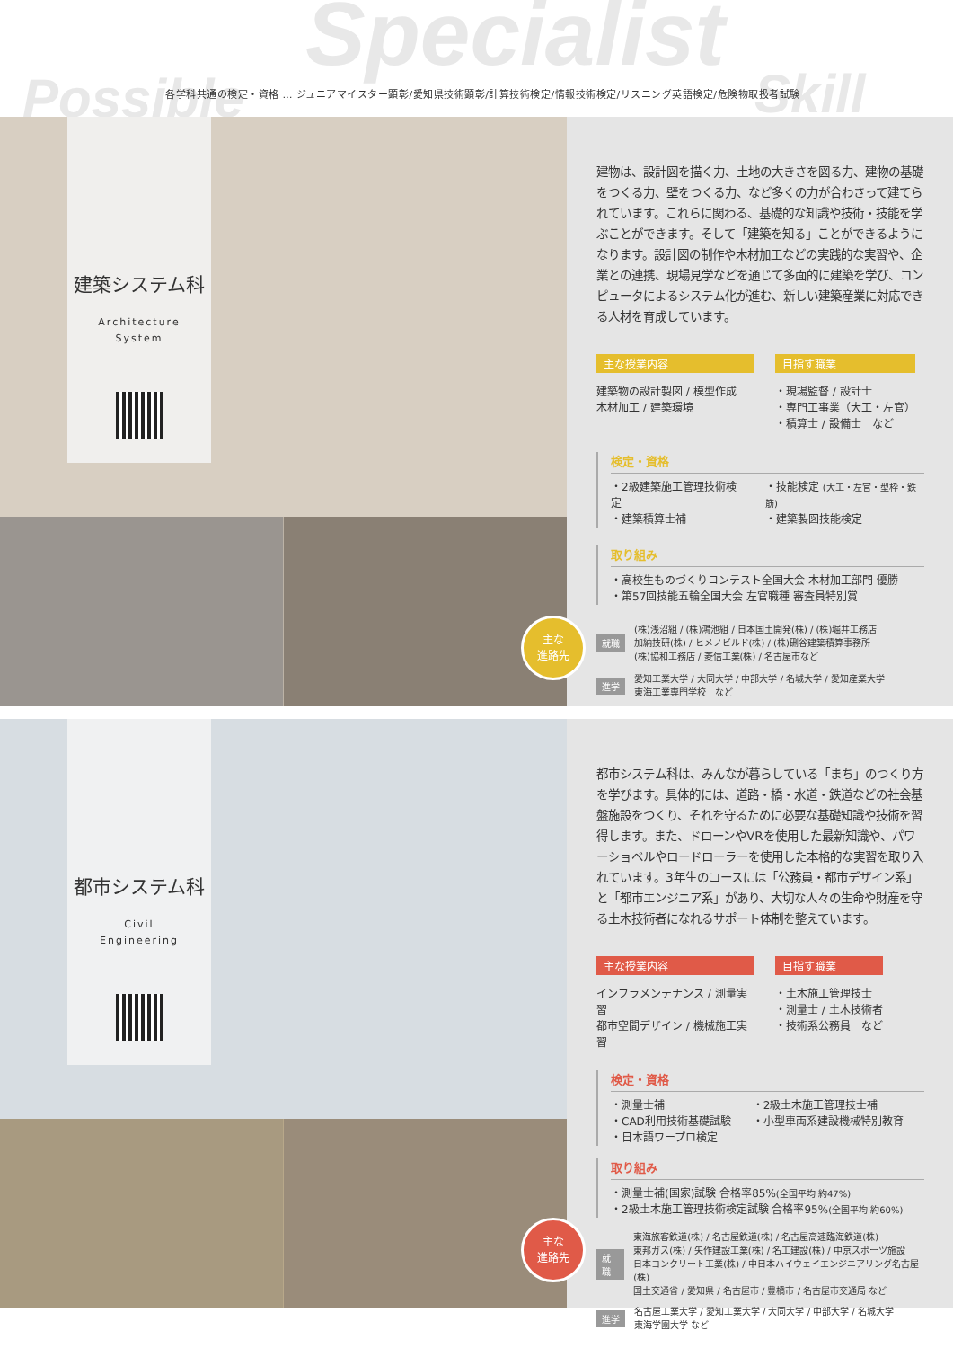Specialist
Possible Skill
各学科共通の検定・資格 … ジュニアマイスター顕彰/愛知県技術顕彰/計算技術検定/情報技術検定/リスニング英語検定/危険物取扱者試験
建築システム科
Architecture
System
主な
進路先
建物は、設計図を描く力、土地の大きさを図る力、建物の基礎をつくる力、壁をつくる力、など多くの力が合わさって建てられています。これらに関わる、基礎的な知識や技術・技能を学ぶことができます。そして「建築を知る」ことができるようになります。設計図の制作や木材加工などの実践的な実習や、企業との連携、現場見学などを通じて多面的に建築を学び、コンピュータによるシステム化が進む、新しい建築産業に対応できる人材を育成しています。
主な授業内容
建築物の設計製図 / 模型作成
木材加工 / 建築環境
目指す職業
・現場監督 / 設計士
・専門工事業（大工・左官）
・積算士 / 設備士　など
検定・資格
・2級建築施工管理技術検定
・建築積算士補
・技能検定 (大工・左官・型枠・鉄筋)
・建築製図技能検定
取り組み
・高校生ものづくりコンテスト全国大会 木材加工部門 優勝
・第57回技能五輪全国大会 左官職種 審査員特別賞
就職
(株)浅沼組 / (株)鴻池組 / 日本国土開発(株) / (株)堀井工務店
加納技研(株) / ヒメノビルド(株) / (株)硎谷建築積算事務所
(株)協和工務店 / 菱信工業(株) / 名古屋市など
進学
愛知工業大学 / 大同大学 / 中部大学 / 名城大学 / 愛知産業大学
東海工業専門学校　など
都市システム科
Civil
Engineering
主な
進路先
都市システム科は、みんなが暮らしている「まち」のつくり方を学びます。具体的には、道路・橋・水道・鉄道などの社会基盤施設をつくり、それを守るために必要な基礎知識や技術を習得します。また、ドローンやVRを使用した最新知識や、パワーショベルやロードローラーを使用した本格的な実習を取り入れています。3年生のコースには「公務員・都市デザイン系」と「都市エンジニア系」があり、大切な人々の生命や財産を守る土木技術者になれるサポート体制を整えています。
主な授業内容
インフラメンテナンス / 測量実習
都市空間デザイン / 機械施工実習
目指す職業
・土木施工管理技士
・測量士 / 土木技術者
・技術系公務員　など
検定・資格
・測量士補
・CAD利用技術基礎試験
・日本語ワープロ検定
・2級土木施工管理技士補
・小型車両系建設機械特別教育
取り組み
・測量士補(国家)試験 合格率85%(全国平均 約47%)
・2級土木施工管理技術検定試験 合格率95%(全国平均 約60%)
就職
東海旅客鉄道(株) / 名古屋鉄道(株) / 名古屋高速臨海鉄道(株)
東邦ガス(株) / 矢作建設工業(株) / 名工建設(株) / 中京スポーツ施設
日本コンクリート工業(株) / 中日本ハイウェイエンジニアリング名古屋(株)
国土交通省 / 愛知県 / 名古屋市 / 豊橋市 / 名古屋市交通局 など
進学
名古屋工業大学 / 愛知工業大学 / 大同大学 / 中部大学 / 名城大学
東海学園大学 など